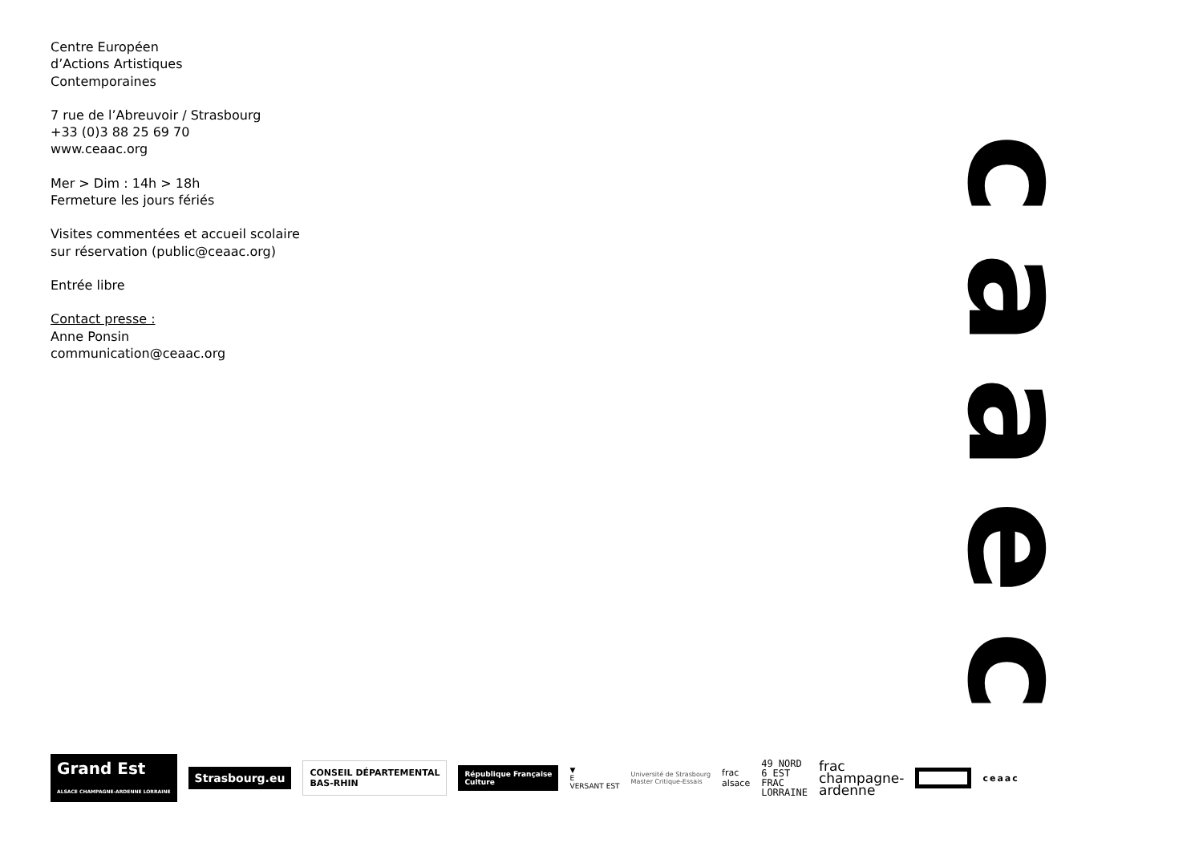Centre Européen
d’Actions Artistiques
Contemporaines
7 rue de l’Abreuvoir / Strasbourg
+33 (0)3 88 25 69 70
www.ceaac.org
Mer > Dim : 14h > 18h
Fermeture les jours fériés
Visites commentées et accueil scolaire
sur réservation (public@ceaac.org)
Entrée libre
Contact presse :
Anne Ponsin
communication@ceaac.org
caaec
Grand Est
ALSACE CHAMPAGNE-ARDENNE LORRAINE
Strasbourg.eu
CONSEIL DÉPARTEMENTAL
BAS-RHIN
République Française
Culture
▼
E
VERSANT EST
Université de Strasbourg
Master Critique-Essais
frac
alsace
49 NORD
6 EST
FRAC
LORRAINE
frac
champagne-
ardenne
ceaac